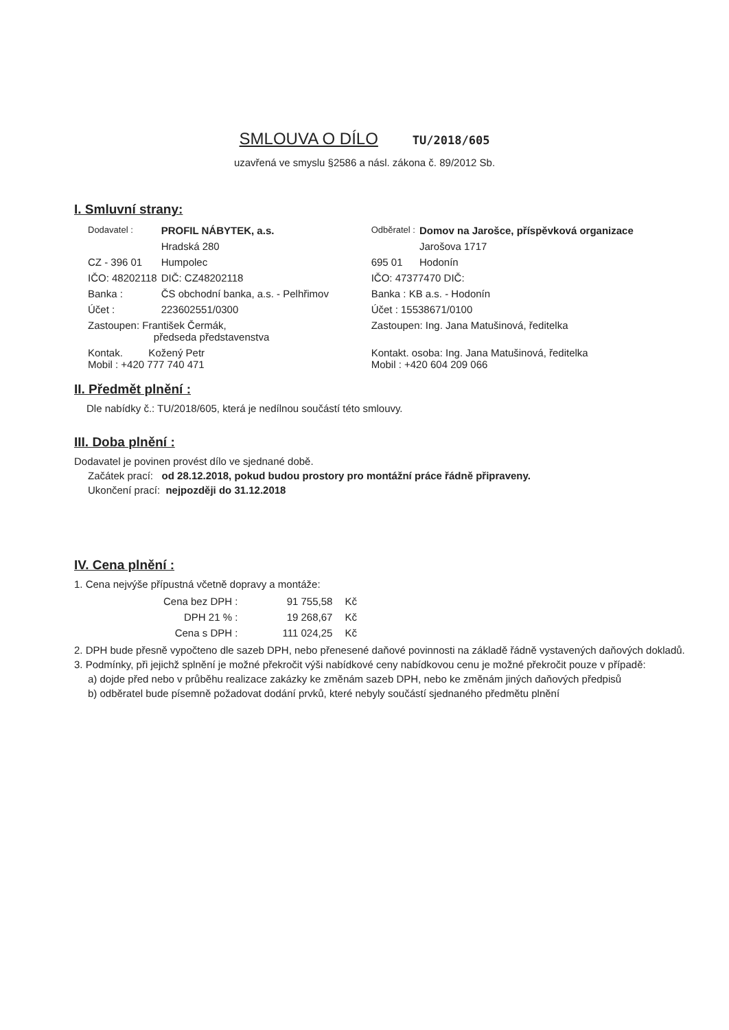SMLOUVA O DÍLO TU/2018/605
uzavřená ve smyslu §2586 a násl. zákona č. 89/2012 Sb.
I. Smluvní strany:
| Dodavatel : | PROFIL NÁBYTEK, a.s. | Odběratel : | Domov na Jarošce, příspěvková organizace |
| | Hradská 280 | | Jarošova 1717 |
| CZ - 396 01 | Humpolec | 695 01 | Hodonín |
| IČO: 48202118 | DIČ: CZ48202118 | IČO: 47377470 DIČ: | |
| Banka : | ČS obchodní banka, a.s. - Pelhřimov | Banka : KB a.s. - Hodonín | |
| Účet : | 223602551/0300 | Účet : 15538671/0100 | |
| Zastoupen: František Čermák, předseda představenstva | | Zastoupen: Ing. Jana Matušinová, ředitelka | |
| Kontak. Kožený Petr Mobil : +420 777 740 471 | | Kontakt. osoba: Ing. Jana Matušinová, ředitelka Mobil : +420 604 209 066 | |
II. Předmět plnění :
Dle nabídky č.: TU/2018/605, která je nedílnou součástí této smlouvy.
III. Doba plnění :
Dodavatel je povinen provést dílo ve sjednané době.
Začátek prací: od 28.12.2018, pokud budou prostory pro montážní práce řádně připraveny.
Ukončení prací: nejpozději do 31.12.2018
IV. Cena plnění :
1. Cena nejvýše přípustná včetně dopravy a montáže:
| Cena bez DPH : | 91 755,58 | Kč |
| DPH 21 % : | 19 268,67 | Kč |
| Cena s DPH : | 111 024,25 | Kč |
2. DPH bude přesně vypočteno dle sazeb DPH, nebo přenesené daňové povinnosti na základě řádně vystavených daňových dokladů.
3. Podmínky, při jejichž splnění je možné překročit výši nabídkové ceny nabídkovou cenu je možné překročit pouze v případě:
a) dojde před nebo v průběhu realizace zakázky ke změnám sazeb DPH, nebo ke změnám jiných daňových předpisů
b) odběratel bude písemně požadovat dodání prvků, které nebyly součástí sjednaného předmětu plnění